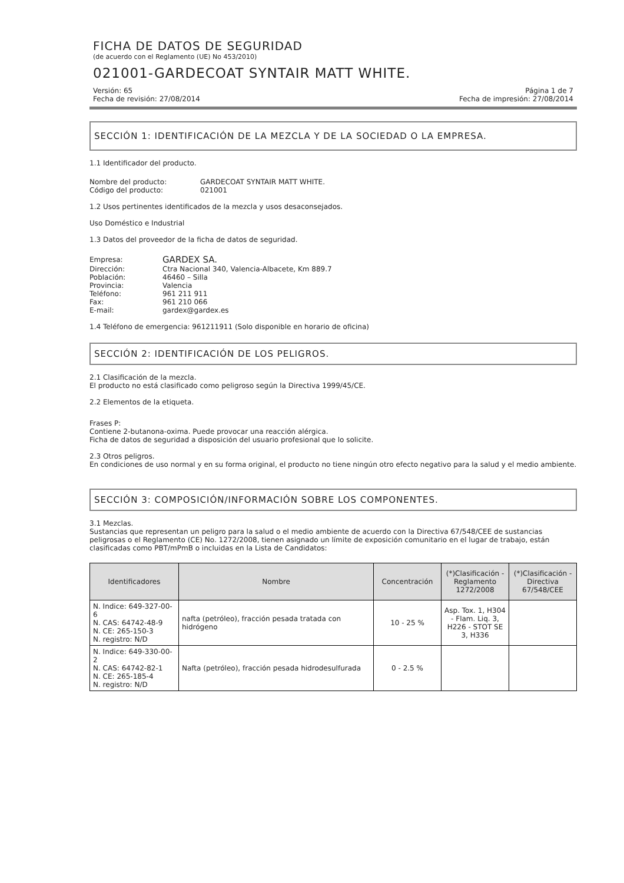FICHA DE DATOS DE SEGURIDAD
(de acuerdo con el Reglamento (UE) No 453/2010)
021001-GARDECOAT SYNTAIR MATT WHITE.
Versión: 65 Página 1 de 7
Fecha de revisión: 27/08/2014 Fecha de impresión: 27/08/2014
SECCIÓN 1: IDENTIFICACIÓN DE LA MEZCLA Y DE LA SOCIEDAD O LA EMPRESA.
1.1 Identificador del producto.
| Nombre del producto: | GARDECOAT SYNTAIR MATT WHITE. |
| Código del producto: | 021001 |
1.2 Usos pertinentes identificados de la mezcla y usos desaconsejados.
Uso Doméstico e Industrial
1.3 Datos del proveedor de la ficha de datos de seguridad.
| Empresa: | GARDEX SA. |
| Dirección: | Ctra Nacional 340, Valencia-Albacete, Km 889.7 |
| Población: | 46460 – Silla |
| Provincia: | Valencia |
| Teléfono: | 961 211 911 |
| Fax: | 961 210 066 |
| E-mail: | gardex@gardex.es |
1.4 Teléfono de emergencia: 961211911 (Solo disponible en horario de oficina)
SECCIÓN 2: IDENTIFICACIÓN DE LOS PELIGROS.
2.1 Clasificación de la mezcla.
El producto no está clasificado como peligroso según la Directiva 1999/45/CE.
2.2 Elementos de la etiqueta.
Frases P:
Contiene 2-butanona-oxima. Puede provocar una reacción alérgica.
Ficha de datos de seguridad a disposición del usuario profesional que lo solicite.
2.3 Otros peligros.
En condiciones de uso normal y en su forma original, el producto no tiene ningún otro efecto negativo para la salud y el medio ambiente.
SECCIÓN 3: COMPOSICIÓN/INFORMACIÓN SOBRE LOS COMPONENTES.
3.1 Mezclas.
Sustancias que representan un peligro para la salud o el medio ambiente de acuerdo con la Directiva 67/548/CEE de sustancias peligrosas o el Reglamento (CE) No. 1272/2008, tienen asignado un límite de exposición comunitario en el lugar de trabajo, están clasificadas como PBT/mPmB o incluidas en la Lista de Candidatos:
| Identificadores | Nombre | Concentración | (*)Clasificación -Reglamento 1272/2008 | (*)Clasificación -Directiva 67/548/CEE |
| --- | --- | --- | --- | --- |
| N. Indice: 649-327-00-6 N. CAS: 64742-48-9 N. CE: 265-150-3 N. registro: N/D | nafta (petróleo), fracción pesada tratada con hidrógeno | 10 - 25 % | Asp. Tox. 1, H304 - Flam. Liq. 3, H226 - STOT SE 3, H336 | |
| N. Indice: 649-330-00-2 N. CAS: 64742-82-1 N. CE: 265-185-4 N. registro: N/D | Nafta (petróleo), fracción pesada hidrodesulfurada | 0 - 2.5 % | | |